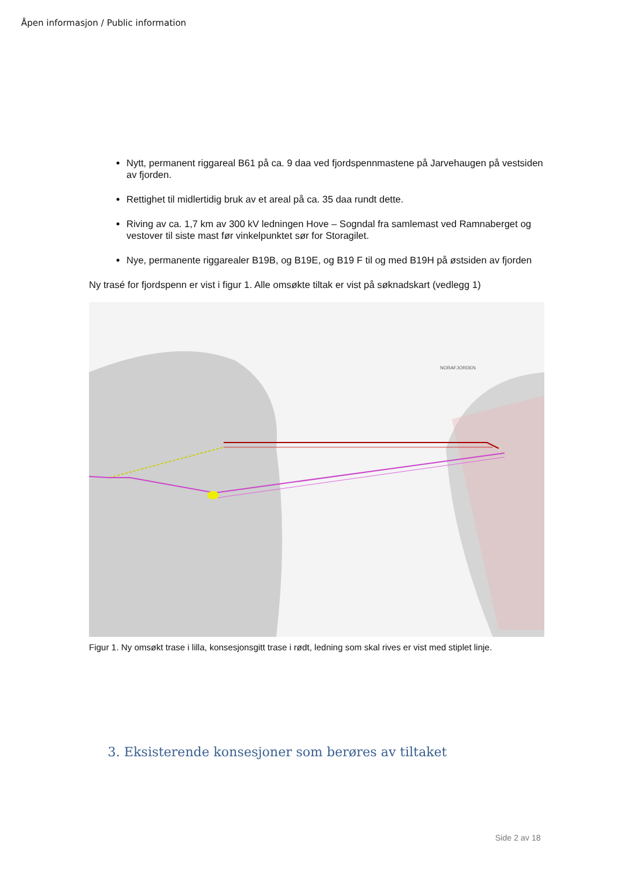Åpen informasjon / Public information
Nytt, permanent riggareal B61 på ca. 9 daa ved fjordspennmastene på Jarvehaugen på vestsiden av fjorden.
Rettighet til midlertidig bruk av et areal på ca. 35 daa rundt dette.
Riving av ca. 1,7 km av 300 kV ledningen Hove – Sogndal fra samlemast ved Ramnaberget og vestover til siste mast før vinkelpunktet sør for Storagilet.
Nye, permanente riggarealer B19B, og B19E, og B19 F til og med B19H på østsiden av fjorden
Ny trasé for fjordspenn er vist i figur 1. Alle omsøkte tiltak er vist på søknadskart (vedlegg 1)
NORAFJORDEN
Figur 1. Ny omsøkt trase i lilla, konsesjonsgitt trase i rødt, ledning som skal rives er vist med stiplet linje.
3. Eksisterende konsesjoner som berøres av tiltaket
Side 2 av 18